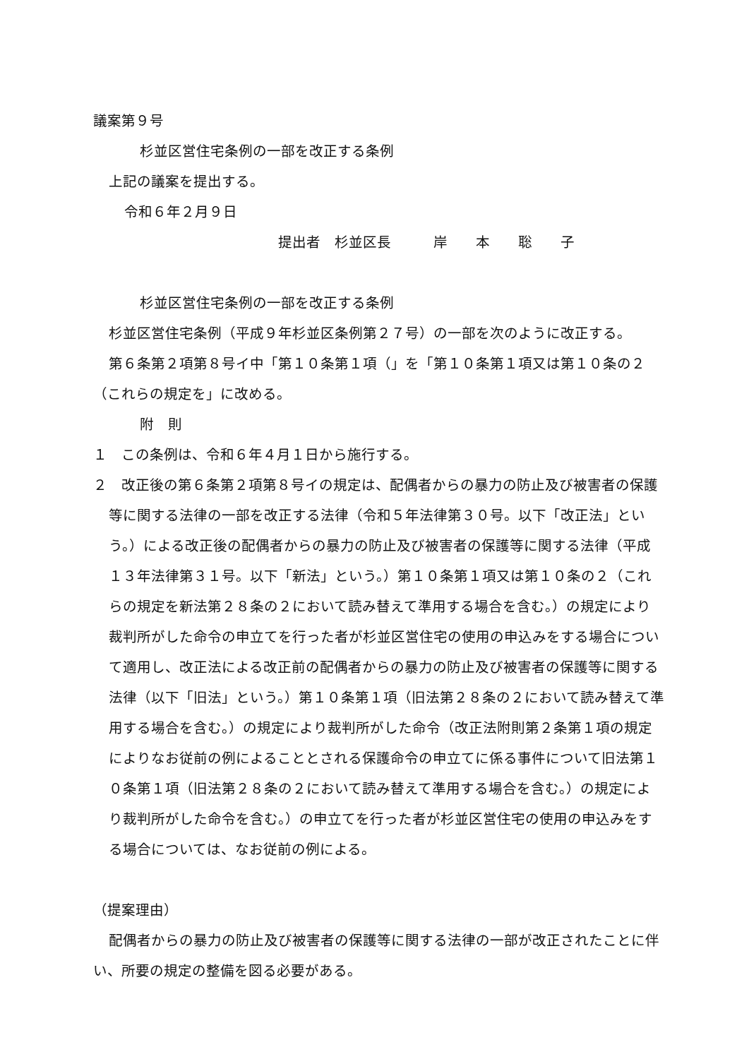議案第９号
杉並区営住宅条例の一部を改正する条例
上記の議案を提出する。
令和６年２月９日
提出者　杉並区長　　　岸　　本　　聡　　子
杉並区営住宅条例の一部を改正する条例
杉並区営住宅条例（平成９年杉並区条例第２７号）の一部を次のように改正する。
第６条第２項第８号イ中「第１０条第１項（」を「第１０条第１項又は第１０条の２（これらの規定を」に改める。
附　則
１　この条例は、令和６年４月１日から施行する。
２　改正後の第６条第２項第８号イの規定は、配偶者からの暴力の防止及び被害者の保護等に関する法律の一部を改正する法律（令和５年法律第３０号。以下「改正法」という。）による改正後の配偶者からの暴力の防止及び被害者の保護等に関する法律（平成１３年法律第３１号。以下「新法」という。）第１０条第１項又は第１０条の２（これらの規定を新法第２８条の２において読み替えて準用する場合を含む。）の規定により裁判所がした命令の申立てを行った者が杉並区営住宅の使用の申込みをする場合について適用し、改正法による改正前の配偶者からの暴力の防止及び被害者の保護等に関する法律（以下「旧法」という。）第１０条第１項（旧法第２８条の２において読み替えて準用する場合を含む。）の規定により裁判所がした命令（改正法附則第２条第１項の規定によりなお従前の例によることとされる保護命令の申立てに係る事件について旧法第１０条第１項（旧法第２８条の２において読み替えて準用する場合を含む。）の規定により裁判所がした命令を含む。）の申立てを行った者が杉並区営住宅の使用の申込みをする場合については、なお従前の例による。
（提案理由）
配偶者からの暴力の防止及び被害者の保護等に関する法律の一部が改正されたことに伴い、所要の規定の整備を図る必要がある。